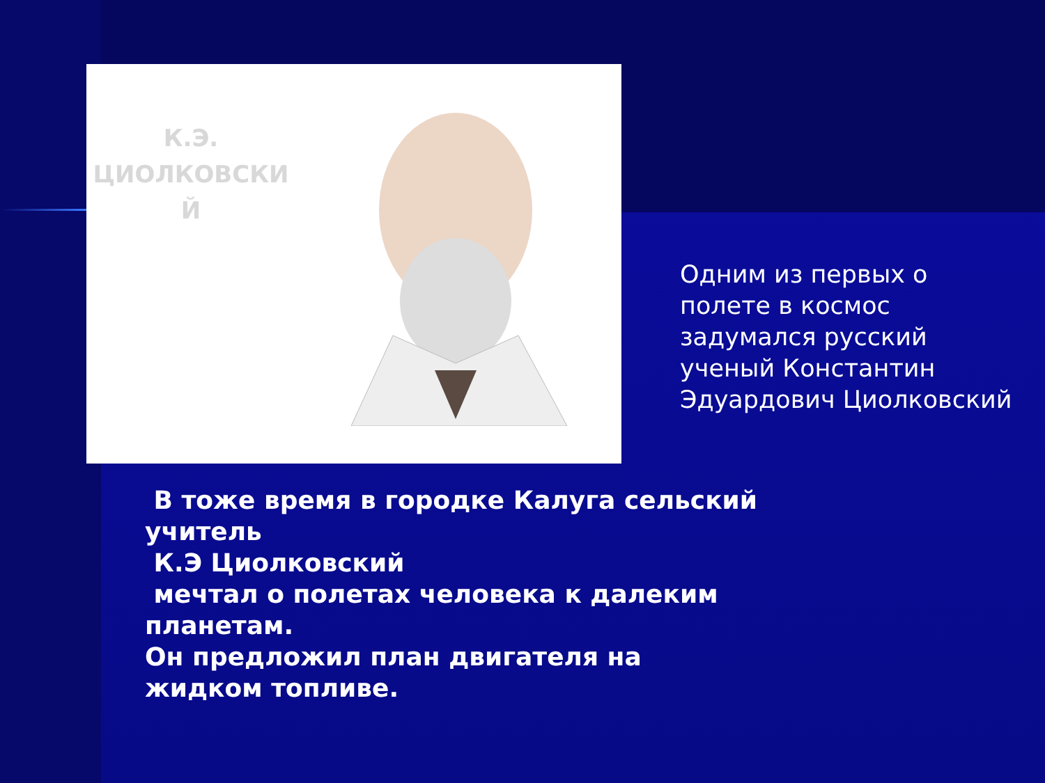К.Э.
ЦИОЛКОВСКИ
Й
Одним из первых о полете в космос
задумался русский ученый Константин
Эдуардович Циолковский
В тоже время в городке Калуга сельский учитель
К.Э Циолковский
мечтал о полетах человека к далеким планетам.
Он предложил план двигателя на жидком топливе.